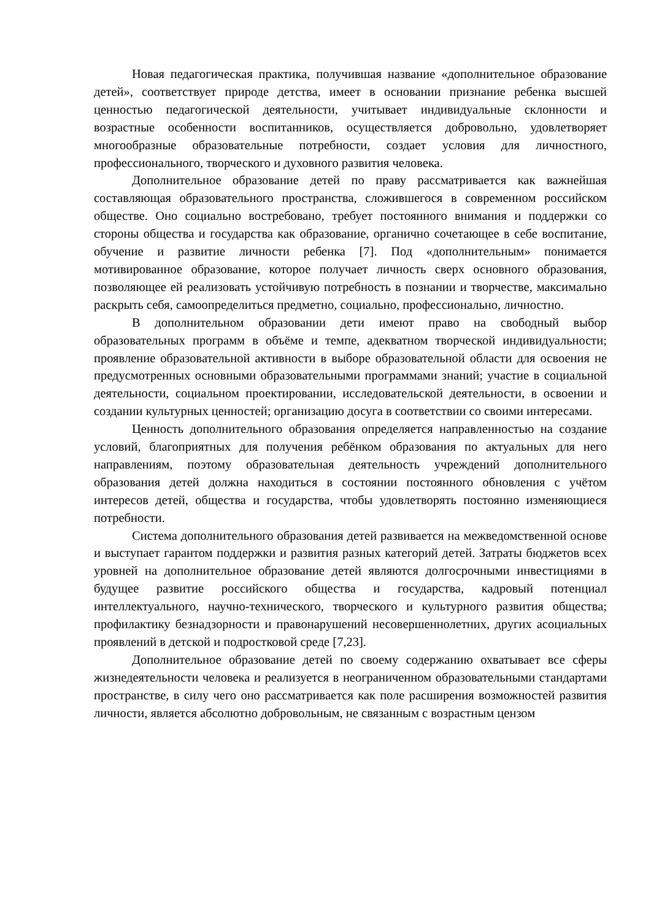Новая педагогическая практика, получившая название «дополнительное образование детей», соответствует природе детства, имеет в основании признание ребенка высшей ценностью педагогической деятельности, учитывает индивидуальные склонности и возрастные особенности воспитанников, осуществляется добровольно, удовлетворяет многообразные образовательные потребности, создает условия для личностного, профессионального, творческого и духовного развития человека.
Дополнительное образование детей по праву рассматривается как важнейшая составляющая образовательного пространства, сложившегося в современном российском обществе. Оно социально востребовано, требует постоянного внимания и поддержки со стороны общества и государства как образование, органично сочетающее в себе воспитание, обучение и развитие личности ребенка [7]. Под «дополнительным» понимается мотивированное образование, которое получает личность сверх основного образования, позволяющее ей реализовать устойчивую потребность в познании и творчестве, максимально раскрыть себя, самоопределиться предметно, социально, профессионально, личностно.
В дополнительном образовании дети имеют право на свободный выбор образовательных программ в объёме и темпе, адекватном творческой индивидуальности; проявление образовательной активности в выборе образовательной области для освоения не предусмотренных основными образовательными программами знаний; участие в социальной деятельности, социальном проектировании, исследовательской деятельности, в освоении и создании культурных ценностей; организацию досуга в соответствии со своими интересами.
Ценность дополнительного образования определяется направленностью на создание условий, благоприятных для получения ребёнком образования по актуальных для него направлениям, поэтому образовательная деятельность учреждений дополнительного образования детей должна находиться в состоянии постоянного обновления с учётом интересов детей, общества и государства, чтобы удовлетворять постоянно изменяющиеся потребности.
Система дополнительного образования детей развивается на межведомственной основе и выступает гарантом поддержки и развития разных категорий детей. Затраты бюджетов всех уровней на дополнительное образование детей являются долгосрочными инвестициями в будущее развитие российского общества и государства, кадровый потенциал интеллектуального, научно-технического, творческого и культурного развития общества; профилактику безнадзорности и правонарушений несовершеннолетних, других асоциальных проявлений в детской и подростковой среде [7,23].
Дополнительное образование детей по своему содержанию охватывает все сферы жизнедеятельности человека и реализуется в неограниченном образовательными стандартами пространстве, в силу чего оно рассматривается как поле расширения возможностей развития личности, является абсолютно добровольным, не связанным с возрастным цензом